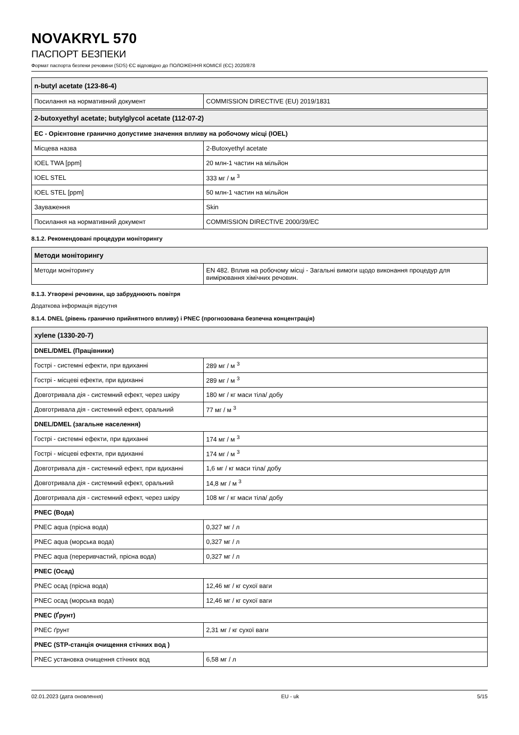NOVAKRYL 570
ПАСПОРТ БЕЗПЕКИ
Формат паспорта безпеки речовини (SDS) ЄС відповідно до ПОЛОЖЕННЯ КОМІСІЇ (ЄС) 2020/878
| n-butyl acetate (123-86-4) | |
| --- | --- |
| Посилання на нормативний документ | COMMISSION DIRECTIVE (EU) 2019/1831 |
| 2-butoxyethyl acetate; butylglycol acetate (112-07-2) | |
| --- | --- |
| EC - Орієнтовне гранично допустиме значення впливу на робочому місці (IOEL) | |
| Місцева назва | 2-Butoxyethyl acetate |
| IOEL TWA [ppm] | 20 млн-1 частин на мільйон |
| IOEL STEL | 333 мг / м <sup>3</sup> |
| IOEL STEL [ppm] | 50 млн-1 частин на мільйон |
| Зауваження | Skin |
| Посилання на нормативний документ | COMMISSION DIRECTIVE 2000/39/EC |
8.1.2. Рекомендовані процедури моніторингу
| Методи моніторингу | |
| --- | --- |
| Методи моніторингу | EN 482. Вплив на робочому місці - Загальні вимоги щодо виконання процедур для вимірювання хімічних речовин. |
8.1.3. Утворені речовини, що забруднюють повітря
Додаткова інформація відсутня
8.1.4. DNEL (рівень гранично прийнятного впливу) і PNEC (прогнозована безпечна концентрація)
| xylene (1330-20-7) | |
| --- | --- |
| DNEL/DMEL (Працівники) | |
| Гострі - системні ефекти, при вдиханні | 289 мг / м <sup>3</sup> |
| Гострі - місцеві ефекти, при вдиханні | 289 мг / м <sup>3</sup> |
| Довготривала дія - системний ефект, через шкіру | 180 мг / кг маси тіла/ добу |
| Довготривала дія - системний ефект, оральний | 77 мг / м <sup>3</sup> |
| DNEL/DMEL (загальне населення) | |
| Гострі - системні ефекти, при вдиханні | 174 мг / м <sup>3</sup> |
| Гострі - місцеві ефекти, при вдиханні | 174 мг / м <sup>3</sup> |
| Довготривала дія - системний ефект, при вдиханні | 1,6 мг / кг маси тіла/ добу |
| Довготривала дія - системний ефект, оральний | 14,8 мг / м <sup>3</sup> |
| Довготривала дія - системний ефект, через шкіру | 108 мг / кг маси тіла/ добу |
| PNEC (Вода) | |
| PNEC aqua (прісна вода) | 0,327 мг / л |
| PNEC aqua (морська вода) | 0,327 мг / л |
| PNEC aqua (переривчастий, прісна вода) | 0,327 мг / л |
| PNEC (Осад) | |
| PNEC осад (прісна вода) | 12,46 мг / кг сухої ваги |
| PNEC осад (морська вода) | 12,46 мг / кг сухої ваги |
| PNEC (Ґрунт) | |
| PNEC ґрунт | 2,31 мг / кг сухої ваги |
| PNEC (STP-станція очищення стічних вод ) | |
| PNEC установка очищення стічних вод | 6,58 мг / л |
02.01.2023 (дата оновлення) EU - uk 5/15